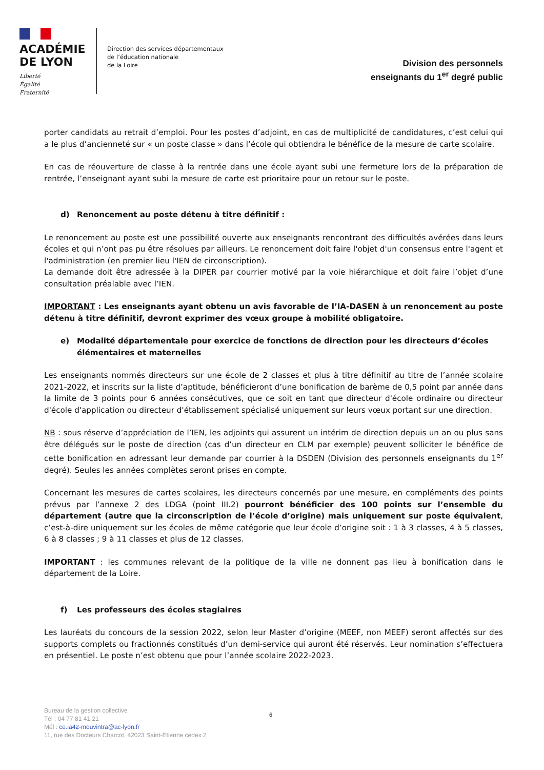ACADÉMIE
DE LYON
Liberté
Égalité
Fraternité
Direction des services départementaux
de l’éducation nationale
de la Loire
Division des personnels
enseignants du 1<sup>er</sup> degré public
porter candidats au retrait d’emploi. Pour les postes d’adjoint, en cas de multiplicité de candidatures, c’est celui qui a le plus d’ancienneté sur « un poste classe » dans l’école qui obtiendra le bénéfice de la mesure de carte scolaire.
En cas de réouverture de classe à la rentrée dans une école ayant subi une fermeture lors de la préparation de rentrée, l’enseignant ayant subi la mesure de carte est prioritaire pour un retour sur le poste.
d) Renoncement au poste détenu à titre définitif :
Le renoncement au poste est une possibilité ouverte aux enseignants rencontrant des difficultés avérées dans leurs écoles et qui n’ont pas pu être résolues par ailleurs. Le renoncement doit faire l'objet d'un consensus entre l'agent et l'administration (en premier lieu l'IEN de circonscription).
La demande doit être adressée à la DIPER par courrier motivé par la voie hiérarchique et doit faire l’objet d’une consultation préalable avec l’IEN.
IMPORTANT : Les enseignants ayant obtenu un avis favorable de l’IA-DASEN à un renoncement au poste détenu à titre définitif, devront exprimer des vœux groupe à mobilité obligatoire.
e) Modalité départementale pour exercice de fonctions de direction pour les directeurs d’écoles élémentaires et maternelles
Les enseignants nommés directeurs sur une école de 2 classes et plus à titre définitif au titre de l’année scolaire 2021-2022, et inscrits sur la liste d’aptitude, bénéficieront d’une bonification de barème de 0,5 point par année dans la limite de 3 points pour 6 années consécutives, que ce soit en tant que directeur d'école ordinaire ou directeur d'école d'application ou directeur d'établissement spécialisé uniquement sur leurs vœux portant sur une direction.
NB : sous réserve d’appréciation de l’IEN, les adjoints qui assurent un intérim de direction depuis un an ou plus sans être délégués sur le poste de direction (cas d’un directeur en CLM par exemple) peuvent solliciter le bénéfice de cette bonification en adressant leur demande par courrier à la DSDEN (Division des personnels enseignants du 1<sup>er</sup> degré). Seules les années complètes seront prises en compte.
Concernant les mesures de cartes scolaires, les directeurs concernés par une mesure, en compléments des points prévus par l’annexe 2 des LDGA (point III.2) pourront bénéficier des 100 points sur l’ensemble du département (autre que la circonscription de l’école d’origine) mais uniquement sur poste équivalent, c’est-à-dire uniquement sur les écoles de même catégorie que leur école d’origine soit : 1 à 3 classes, 4 à 5 classes, 6 à 8 classes ; 9 à 11 classes et plus de 12 classes.
IMPORTANT : les communes relevant de la politique de la ville ne donnent pas lieu à bonification dans le département de la Loire.
f) Les professeurs des écoles stagiaires
Les lauréats du concours de la session 2022, selon leur Master d’origine (MEEF, non MEEF) seront affectés sur des supports complets ou fractionnés constitués d’un demi-service qui auront été réservés. Leur nomination s’effectuera en présentiel. Le poste n’est obtenu que pour l’année scolaire 2022-2023.
Bureau de la gestion collective
Tél : 04 77 81 41 21
Mél : ce.ia42-mouvintra@ac-lyon.fr
11, rue des Docteurs Charcot, 42023 Saint-Etienne cedex 2
6